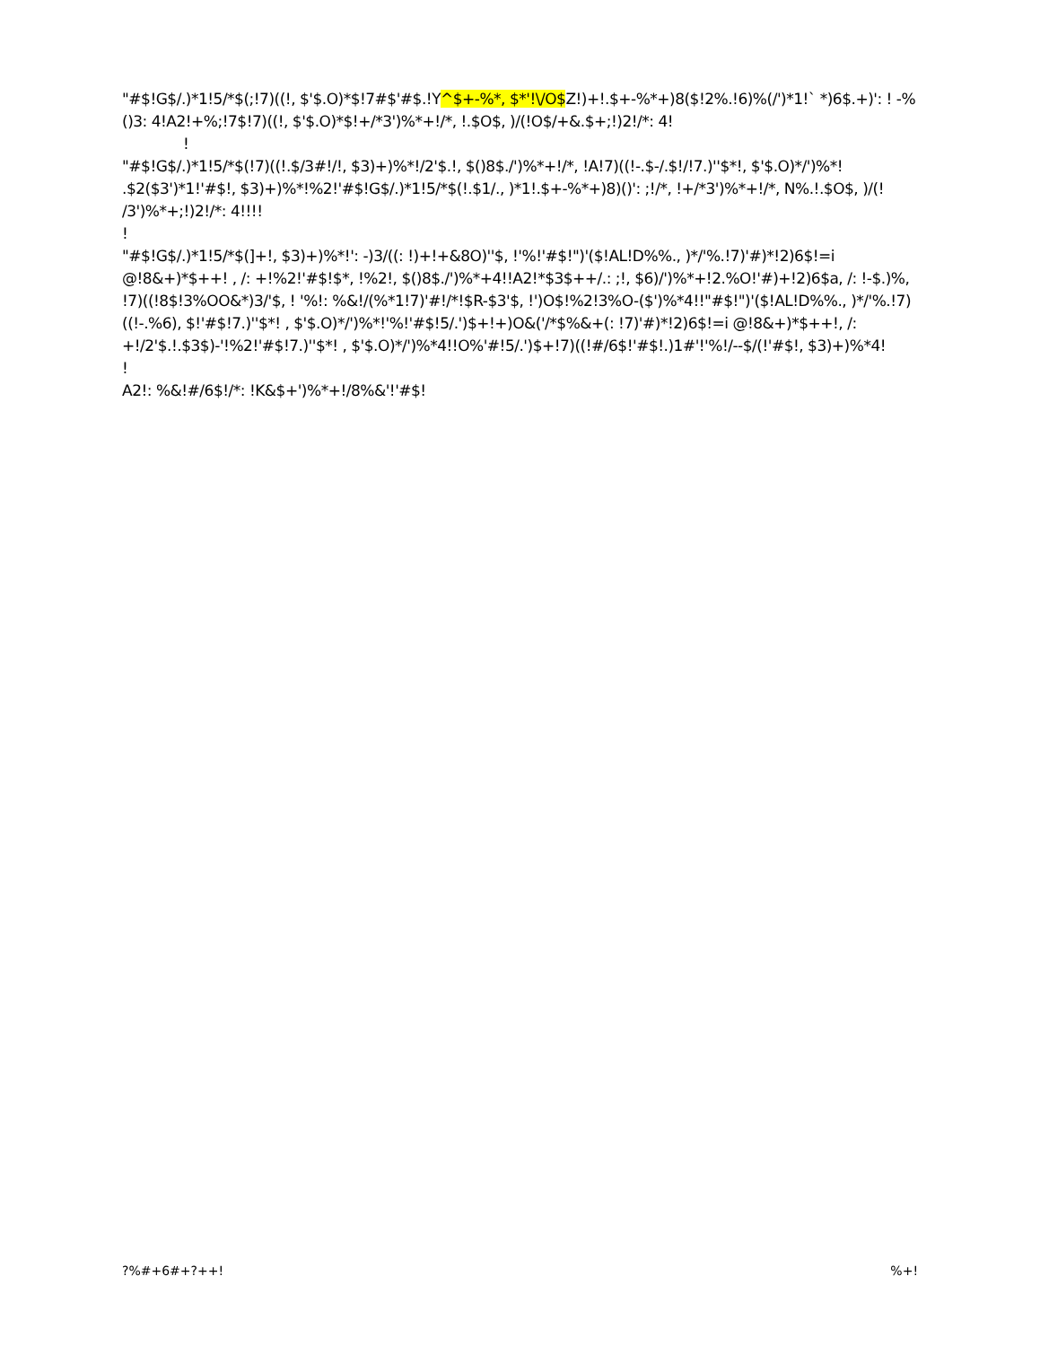"#$!G$/.)*1!5/*$(;!7)((!, $'$.O)*$!7#$'#$.!Y^$+-%*, $*'!\/O$Z!)+!.$+-%*+)8($!2%.!6)%(/')*1!` *)6$.+)': ! -%()3: 4!A2!+%;!7$!7)((!, $'$.O)*$!+/*3')%*+!/*, !.$O$, )/(!O$/+&.$+;!)2!/*: 4!
!
"#$!G$/.)*1!5/*$(!7)((!.$/3#!/!, $3)+)%*!/2'$.!, $()8$./')%*+!/*, !A!7)((!-.$-/.$!/!7.)''$*!, $'$.O)*/')%*! .$2($3')*1!'#$!, $3)+)%*!%2!'#$!G$/.)*1!5/*$(!.$1/., )*1!.$+-%*+)8)()': ;!/*, !+/*3')%*+!/*, N%.!.$O$, )/(! /3')%*+;!)2!/*: 4!!!!
!
"#$!G$/.)*1!5/*$(]+!, $3)+)%*!': -)3/((: !)+!+&8O)''$, !'%!'#$!")'($!AL!D%%., )*/'%.!7)'#)*!2)6$!=i @!8&+)*$++! , /: +!%2!'#$!$*, !%2!, $()8$./')%*+4!!A2!*$3$++/.: ;!, $6)/')%*+!2.%O!'#)+!2)6$a, /: !-$.)%, !7)((!8$!3%OO&*)3/'$, ! '%!: %&!/(%*1!7)'#!/*!$R-$3'$, !')O$!%2!3%O-($')%*4!!"#$!")'($!AL!D%%., )*/'%.!7)((!-.%6), $!'#$!7.)''$*! , $'$.O)*/')%*!'%!'#$!5/.')$+!+)O&('/*$%&+(: !7)'#)*!2)6$!=i @!8&+)*$++!, /: +!/2'$.!.$3$)-'!%2!'#$!7.)''$*! , $'$.O)*/')%*4!!O%'#!5/.')$+!7)((!#/6$!'#$!.)1#'!'%!/--$/(!'#$!, $3)+)%*4!
!
A2!: %&!#/6$!/*: !K&$+')%*+!/8%&'!'#$!
?%#+6#+?++! %+!